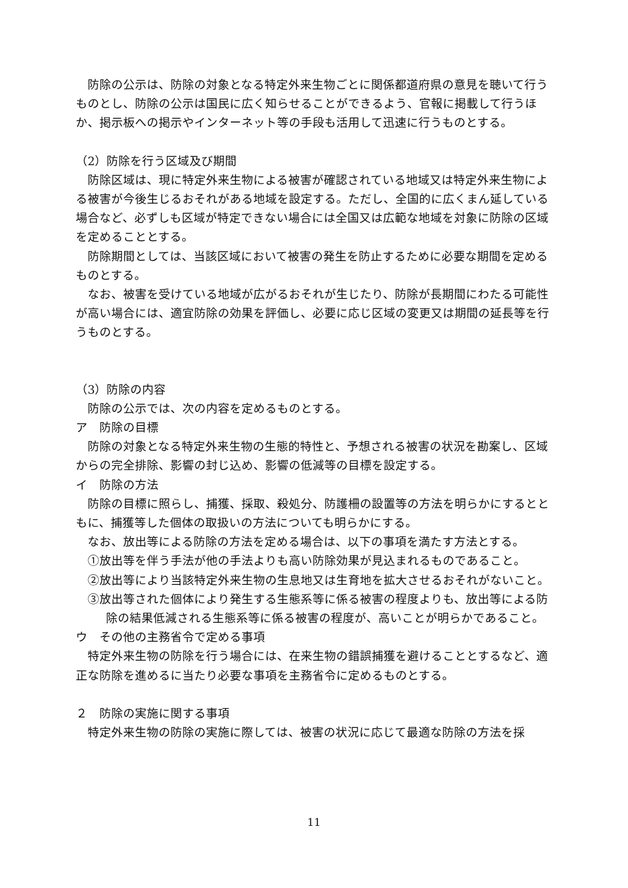防除の公示は、防除の対象となる特定外来生物ごとに関係都道府県の意見を聴いて行うものとし、防除の公示は国民に広く知らせることができるよう、官報に掲載して行うほか、掲示板への掲示やインターネット等の手段も活用して迅速に行うものとする。
（2）防除を行う区域及び期間
防除区域は、現に特定外来生物による被害が確認されている地域又は特定外来生物による被害が今後生じるおそれがある地域を設定する。ただし、全国的に広くまん延している場合など、必ずしも区域が特定できない場合には全国又は広範な地域を対象に防除の区域を定めることとする。
防除期間としては、当該区域において被害の発生を防止するために必要な期間を定めるものとする。
なお、被害を受けている地域が広がるおそれが生じたり、防除が長期間にわたる可能性が高い場合には、適宜防除の効果を評価し、必要に応じ区域の変更又は期間の延長等を行うものとする。
（3）防除の内容
防除の公示では、次の内容を定めるものとする。
ア　防除の目標
防除の対象となる特定外来生物の生態的特性と、予想される被害の状況を勘案し、区域からの完全排除、影響の封じ込め、影響の低減等の目標を設定する。
イ　防除の方法
防除の目標に照らし、捕獲、採取、殺処分、防護柵の設置等の方法を明らかにするとともに、捕獲等した個体の取扱いの方法についても明らかにする。
なお、放出等による防除の方法を定める場合は、以下の事項を満たす方法とする。
①放出等を伴う手法が他の手法よりも高い防除効果が見込まれるものであること。
②放出等により当該特定外来生物の生息地又は生育地を拡大させるおそれがないこと。
③放出等された個体により発生する生態系等に係る被害の程度よりも、放出等による防除の結果低減される生態系等に係る被害の程度が、高いことが明らかであること。
ウ　その他の主務省令で定める事項
特定外来生物の防除を行う場合には、在来生物の錯誤捕獲を避けることとするなど、適正な防除を進めるに当たり必要な事項を主務省令に定めるものとする。
２　防除の実施に関する事項
特定外来生物の防除の実施に際しては、被害の状況に応じて最適な防除の方法を採
11